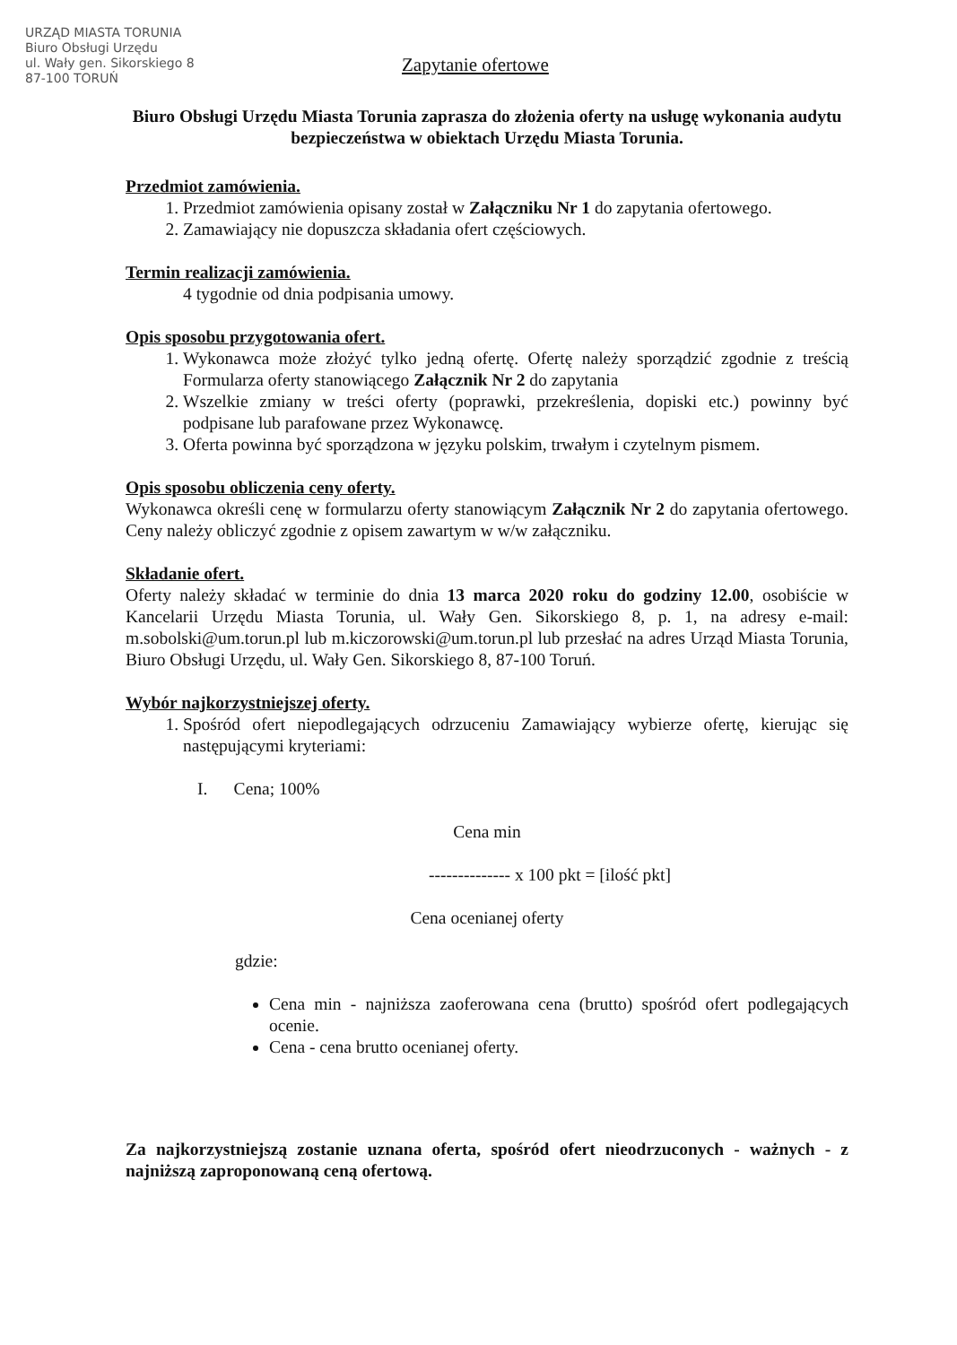URZĄD MIASTA TORUNIA
Biuro Obsługi Urzędu
ul. Wały gen. Sikorskiego 8
87-100 TORUŃ
Zapytanie ofertowe
Biuro Obsługi Urzędu Miasta Torunia zaprasza do złożenia oferty na usługę wykonania audytu bezpieczeństwa w obiektach Urzędu Miasta Torunia.
Przedmiot zamówienia.
1. Przedmiot zamówienia opisany został w Załączniku Nr 1 do zapytania ofertowego.
2. Zamawiający nie dopuszcza składania ofert częściowych.
Termin realizacji zamówienia.
4 tygodnie od dnia podpisania umowy.
Opis sposobu przygotowania ofert.
1. Wykonawca może złożyć tylko jedną ofertę. Ofertę należy sporządzić zgodnie z treścią Formularza oferty stanowiącego Załącznik Nr 2 do zapytania
2. Wszelkie zmiany w treści oferty (poprawki, przekreślenia, dopiski etc.) powinny być podpisane lub parafowane przez Wykonawcę.
3. Oferta powinna być sporządzona w języku polskim, trwałym i czytelnym pismem.
Opis sposobu obliczenia ceny oferty.
Wykonawca określi cenę w formularzu oferty stanowiącym Załącznik Nr 2 do zapytania ofertowego. Ceny należy obliczyć zgodnie z opisem zawartym w w/w załączniku.
Składanie ofert.
Oferty należy składać w terminie do dnia 13 marca 2020 roku do godziny 12.00, osobiście w Kancelarii Urzędu Miasta Torunia, ul. Wały Gen. Sikorskiego 8, p. 1, na adresy e-mail: m.sobolski@um.torun.pl lub m.kiczorowski@um.torun.pl lub przesłać na adres Urząd Miasta Torunia, Biuro Obsługi Urzędu, ul. Wały Gen. Sikorskiego 8, 87-100 Toruń.
Wybór najkorzystniejszej oferty.
1. Spośród ofert niepodlegających odrzuceniu Zamawiający wybierze ofertę, kierując się następującymi kryteriami:
I. Cena; 100%
Cena min
-------------- x 100 pkt = [ilość pkt]
Cena ocenianej oferty
gdzie:
Cena min - najniższa zaoferowana cena (brutto) spośród ofert podlegających ocenie.
Cena - cena brutto ocenianej oferty.
Za najkorzystniejszą zostanie uznana oferta, spośród ofert nieodrzuconych - ważnych - z najniższą zaproponowaną ceną ofertową.